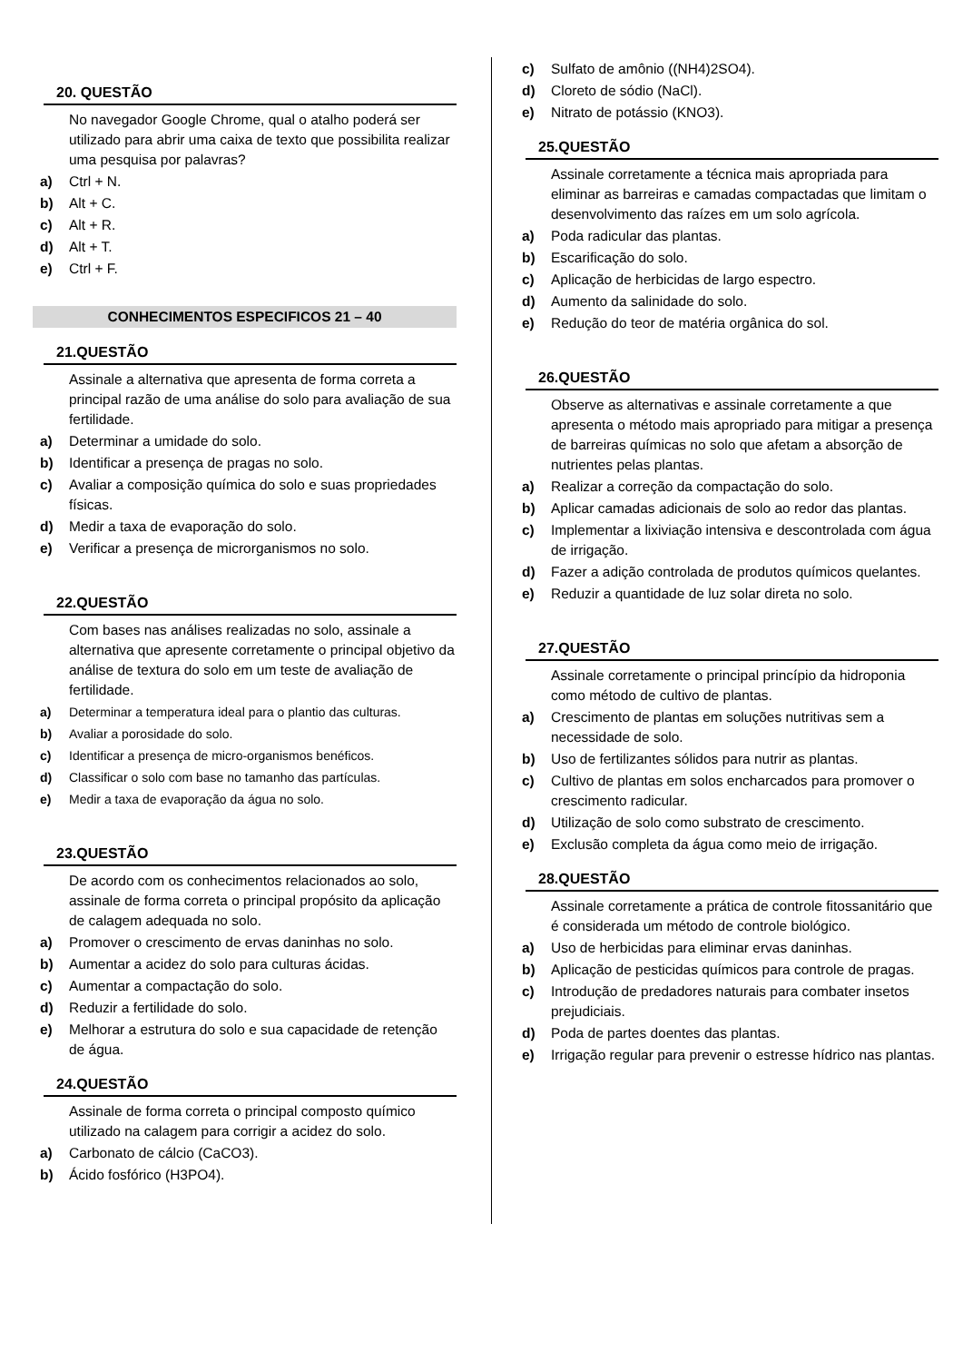20. QUESTÃO
No navegador Google Chrome, qual o atalho poderá ser utilizado para abrir uma caixa de texto que possibilita realizar uma pesquisa por palavras?
a) Ctrl + N.
b) Alt + C.
c) Alt + R.
d) Alt + T.
e) Ctrl + F.
CONHECIMENTOS ESPECIFICOS 21 – 40
21.QUESTÃO
Assinale a alternativa que apresenta de forma correta a principal razão de uma análise do solo para avaliação de sua fertilidade.
a) Determinar a umidade do solo.
b) Identificar a presença de pragas no solo.
c) Avaliar a composição química do solo e suas propriedades físicas.
d) Medir a taxa de evaporação do solo.
e) Verificar a presença de microrganismos no solo.
22.QUESTÃO
Com bases nas análises realizadas no solo, assinale a alternativa que apresente corretamente o principal objetivo da análise de textura do solo em um teste de avaliação de fertilidade.
a) Determinar a temperatura ideal para o plantio das culturas.
b) Avaliar a porosidade do solo.
c) Identificar a presença de micro-organismos benéficos.
d) Classificar o solo com base no tamanho das partículas.
e) Medir a taxa de evaporação da água no solo.
23.QUESTÃO
De acordo com os conhecimentos relacionados ao solo, assinale de forma correta o principal propósito da aplicação de calagem adequada no solo.
a) Promover o crescimento de ervas daninhas no solo.
b) Aumentar a acidez do solo para culturas ácidas.
c) Aumentar a compactação do solo.
d) Reduzir a fertilidade do solo.
e) Melhorar a estrutura do solo e sua capacidade de retenção de água.
24.QUESTÃO
Assinale de forma correta o principal composto químico utilizado na calagem para corrigir a acidez do solo.
a) Carbonato de cálcio (CaCO3).
b) Ácido fosfórico (H3PO4).
c) Sulfato de amônio ((NH4)2SO4).
d) Cloreto de sódio (NaCl).
e) Nitrato de potássio (KNO3).
25.QUESTÃO
Assinale corretamente a técnica mais apropriada para eliminar as barreiras e camadas compactadas que limitam o desenvolvimento das raízes em um solo agrícola.
a) Poda radicular das plantas.
b) Escarificação do solo.
c) Aplicação de herbicidas de largo espectro.
d) Aumento da salinidade do solo.
e) Redução do teor de matéria orgânica do sol.
26.QUESTÃO
Observe as alternativas e assinale corretamente a que apresenta o método mais apropriado para mitigar a presença de barreiras químicas no solo que afetam a absorção de nutrientes pelas plantas.
a) Realizar a correção da compactação do solo.
b) Aplicar camadas adicionais de solo ao redor das plantas.
c) Implementar a lixiviação intensiva e descontrolada com água de irrigação.
d) Fazer a adição controlada de produtos químicos quelantes.
e) Reduzir a quantidade de luz solar direta no solo.
27.QUESTÃO
Assinale corretamente o principal princípio da hidroponia como método de cultivo de plantas.
a) Crescimento de plantas em soluções nutritivas sem a necessidade de solo.
b) Uso de fertilizantes sólidos para nutrir as plantas.
c) Cultivo de plantas em solos encharcados para promover o crescimento radicular.
d) Utilização de solo como substrato de crescimento.
e) Exclusão completa da água como meio de irrigação.
28.QUESTÃO
Assinale corretamente a prática de controle fitossanitário que é considerada um método de controle biológico.
a) Uso de herbicidas para eliminar ervas daninhas.
b) Aplicação de pesticidas químicos para controle de pragas.
c) Introdução de predadores naturais para combater insetos prejudiciais.
d) Poda de partes doentes das plantas.
e) Irrigação regular para prevenir o estresse hídrico nas plantas.